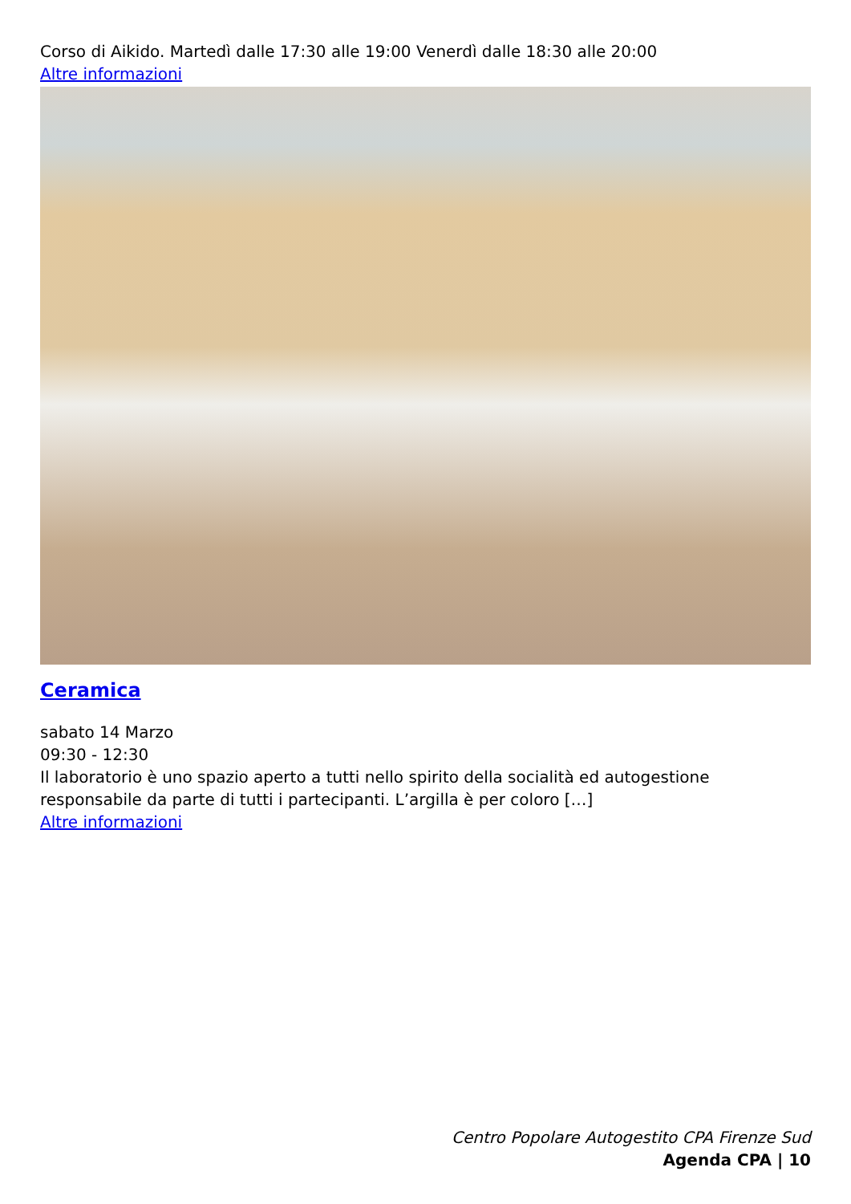Corso di Aikido. Martedì dalle 17:30 alle 19:00 Venerdì dalle 18:30 alle 20:00
Altre informazioni
Ceramica
sabato 14 Marzo
09:30 - 12:30
Il laboratorio è uno spazio aperto a tutti nello spirito della socialità ed autogestione responsabile da parte di tutti i partecipanti. L’argilla è per coloro […]
Altre informazioni
Centro Popolare Autogestito CPA Firenze Sud
Agenda CPA | 10